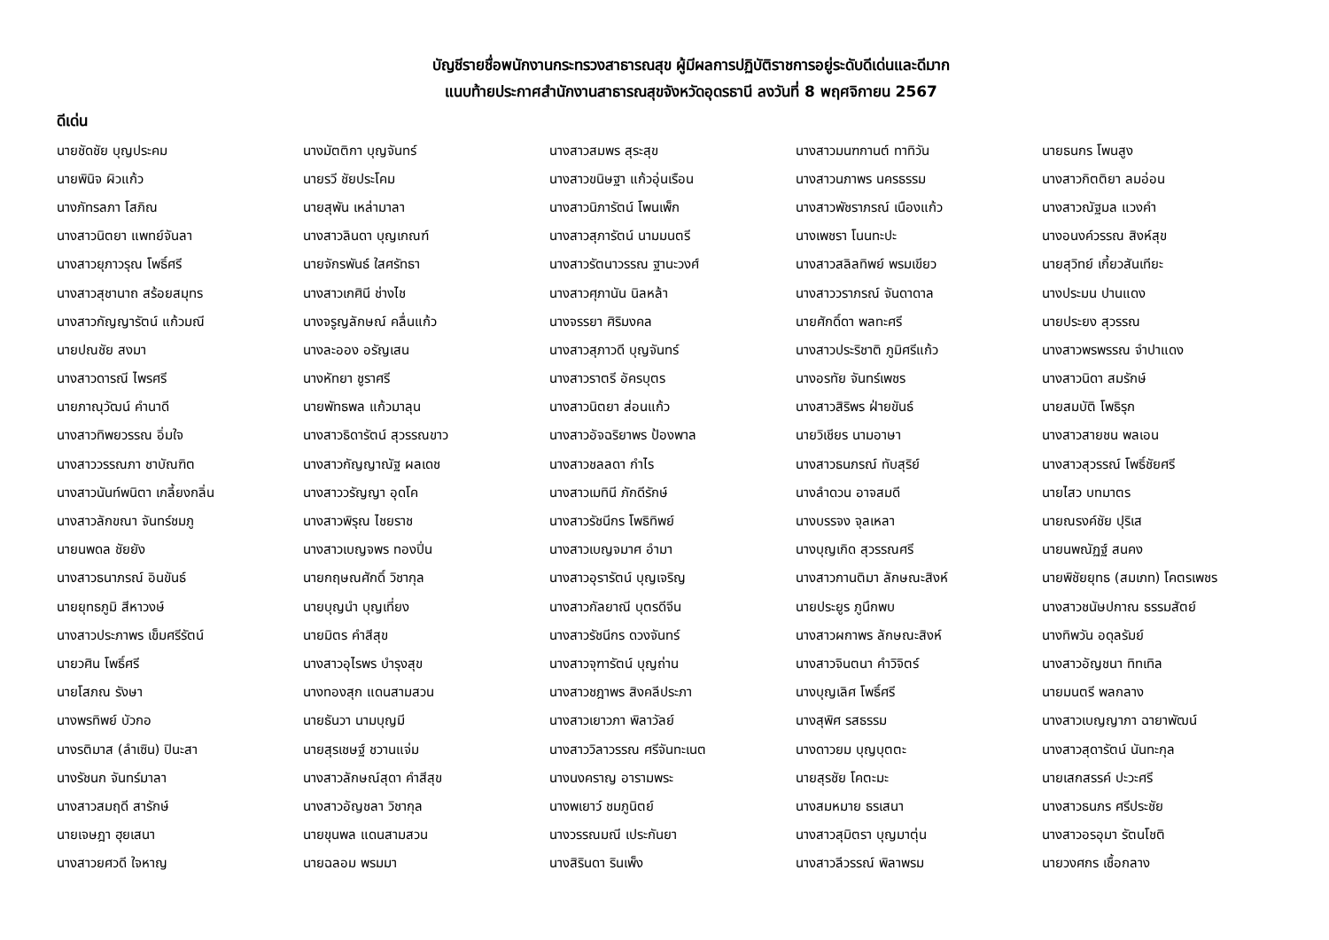บัญชีรายชื่อพนักงานกระทรวงสาธารณสุข ผู้มีผลการปฏิบัติราชการอยู่ระดับดีเด่นและดีมาก
แนบท้ายประกาศสำนักงานสาธารณสุขจังหวัดอุดรธานี ลงวันที่ 8 พฤศจิกายน 2567
ดีเด่น
| นายชัดชัย บุญประคม | นางมัตติกา บุญจันทร์ | นางสาวสมพร สุระสุข | นางสาวมนฑกานต์ ทาทิวัน | นายธนกร โพนสูง |
| นายพินิจ ผิวแก้ว | นายรวี ชัยประโคม | นางสาวขนิษฐา แก้วอุ่นเรือน | นางสาวนภาพร นครธรรม | นางสาวกิตติยา ลมอ่อน |
| นางภัทรลภา โสภิณ | นายสุพัน เหล่ามาลา | นางสาวนิภารัตน์ โพนเพ็ก | นางสาวพัชราภรณ์ เนืองแก้ว | นางสาวณัฐมล แวงคำ |
| นางสาวนิตยา แพทย์จันลา | นางสาวลินดา บุญเกณฑ์ | นางสาวสุภารัตน์ นามมนตรี | นางเพชรา โนนทะปะ | นางอนงค์วรรณ สิงห์สุข |
| นางสาวยุภาวรุณ โพธิ์ศรี | นายจักรพันธ์ ใสศรัทธา | นางสาวรัตนาวรรณ ฐานะวงศ์ | นางสาวสลิลทิพย์ พรมเขียว | นายสุวิทย์ เกี้ยวสันเทียะ |
| นางสาวสุชานาถ สร้อยสมุทร | นางสาวเกศินี ช่างไช | นางสาวศุภานัน นิลหล้า | นางสาววราภรณ์ จันดาดาล | นางประมน ปานแดง |
| นางสาวกัญญารัตน์ แก้วมณี | นางจรูญลักษณ์ คลื่นแก้ว | นางจรรยา ศิริมงคล | นายศักดิ์ดา พลทะศรี | นายประยง สุวรรณ |
| นายปณชัย สงมา | นางละออง อรัญเสน | นางสาวสุภาวดี บุญจันทร์ | นางสาวประริชาติ ภูมิศรีแก้ว | นางสาวพรพรรณ จำปาแดง |
| นางสาวดารณี ไพรศรี | นางหัทยา ชูราศรี | นางสาวราตรี อัครบุตร | นางอรทัย จันทร์เพชร | นางสาวนิดา สมรักษ์ |
| นายภาณุวัฒน์ คำนาดี | นายพัทธพล แก้วมาลุน | นางสาวนิตยา ส่อนแก้ว | นางสาวสิริพร ฝ่ายขันธ์ | นายสมบัติ โพธิรุก |
| นางสาวทิพยวรรณ อิ่มใจ | นางสาวธิดารัตน์ สุวรรณขาว | นางสาวอัจฉริยาพร ป้องพาล | นายวิเชียร นามอาษา | นางสาวสายชน พลเอน |
| นางสาววรรณภา ชาบัณฑิต | นางสาวกัญญาณัฐ ผลเดช | นางสาวชลลดา กำไร | นางสาวธนภรณ์ ทับสุริย์ | นางสาวสุวรรณ์ โพธิ์ชัยศรี |
| นางสาวนันท์พนิตา เกลี้ยงกลิ่น | นางสาววรัญญา อุดโค | นางสาวเมทินี ภักดีรักษ์ | นางลำดวน อาจสมดี | นายไสว บทมาตร |
| นางสาวลักขณา จันทร์ชมภู | นางสาวพิรุณ ไชยราช | นางสาวรัชนีกร โพธิทิพย์ | นางบรรจง จุลเหลา | นายณรงค์ชัย ปุริเส |
| นายนพดล ชัยยัง | นางสาวเบญจพร ทองปิ่น | นางสาวเบญจมาศ อำมา | นางบุญเกิด สุวรรณศรี | นายนพณัฏฐ์ สนคง |
| นางสาวธนาภรณ์ อินขันธ์ | นายกฤษณศักดิ์ วิชากุล | นางสาวอุรารัตน์ บุญเจริญ | นางสาวกานติมา ลักษณะสิงห์ | นายพิชัยยุทธ (สมเภท) โคตรเพชร |
| นายยุทธภูมิ สีหาวงษ์ | นายบุญนำ บุญเที่ยง | นางสาวกัลยาณี บุตรดีจีน | นายประยูร ภูนึกพบ | นางสาวชนัษปกาณ ธรรมสัตย์ |
| นางสาวประภาพร เข็มศรีรัตน์ | นายมิตร คำสีสุข | นางสาวรัชนีกร ดวงจันทร์ | นางสาวผกาพร ลักษณะสิงห์ | นางทิพวัน อดุลรัมย์ |
| นายวศิน โพธิ์ศรี | นางสาวอุไรพร บำรุงสุข | นางสาวจุฑารัตน์ บุญถ่าน | นางสาวจินตนา คำวิจิตร์ | นางสาวอัญชนา ทิทเทิล |
| นายโสภณ รังษา | นางทองสุก แดนสามสวน | นางสาวชฎาพร สิงคลีประภา | นางบุญเลิศ โพธิ์ศรี | นายมนตรี พลกลาง |
| นางพรทิพย์ บัวกอ | นายธันวา นามบุญมี | นางสาวเยาวภา พิลาวัลย์ | นางสุพิศ รสธรรม | นางสาวเบญญาภา ฉายาพัฒน์ |
| นางรติมาส (ลำเซิน) ปินะสา | นายสุรเชษฐ์ ชวานแจ่ม | นางสาววิลาวรรณ ศรีจันทะเนต | นางดาวยม บุญบุตตะ | นางสาวสุดารัตน์ นันทะกุล |
| นางรัชนก จันทร์มาลา | นางสาวลักษณ์สุดา คำสีสุข | นางนงคราญ อารามพระ | นายสุรชัย โคตะมะ | นายเสกสรรค์ ปะวะศรี |
| นางสาวสมฤดี สารักษ์ | นางสาวอัญชลา วิชากุล | นางพเยาว์ ชมภูนิตย์ | นางสมหมาย ธรเสนา | นางสาวธนภร ศรีประชัย |
| นายเจษฎา ฮุยเสนา | นายขุนพล แดนสามสวน | นางวรรณมณี เประกันยา | นางสาวสุมิตรา บุญมาตุ่น | นางสาวอรอุมา รัตนโชติ |
| นางสาวยศวดี ใจหาญ | นายฉลอม พรมมา | นางสิรินดา รินเพ็ง | นางสาวลีวรรณ์ พิลาพรม | นายวงศกร เชื้อกลาง |